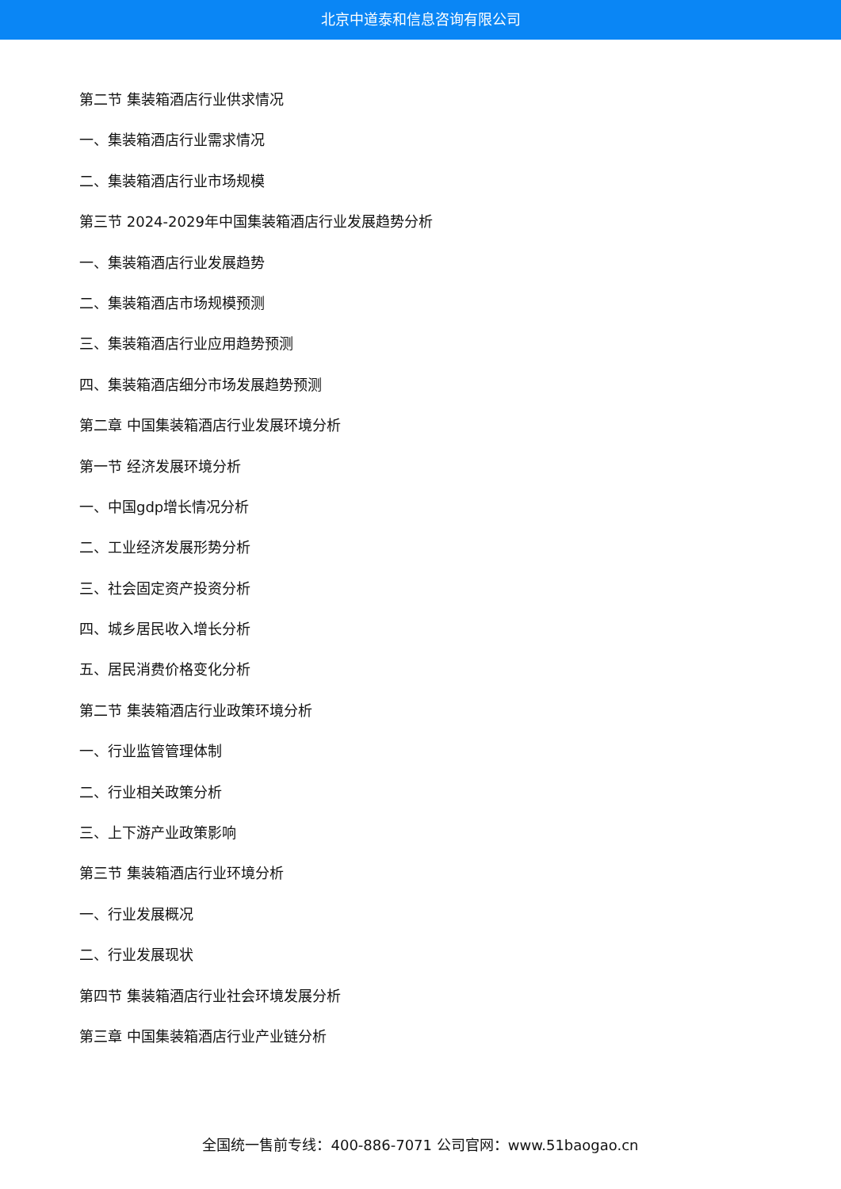北京中道泰和信息咨询有限公司
第二节 集装箱酒店行业供求情况
一、集装箱酒店行业需求情况
二、集装箱酒店行业市场规模
第三节 2024-2029年中国集装箱酒店行业发展趋势分析
一、集装箱酒店行业发展趋势
二、集装箱酒店市场规模预测
三、集装箱酒店行业应用趋势预测
四、集装箱酒店细分市场发展趋势预测
第二章 中国集装箱酒店行业发展环境分析
第一节 经济发展环境分析
一、中国gdp增长情况分析
二、工业经济发展形势分析
三、社会固定资产投资分析
四、城乡居民收入增长分析
五、居民消费价格变化分析
第二节 集装箱酒店行业政策环境分析
一、行业监管管理体制
二、行业相关政策分析
三、上下游产业政策影响
第三节 集装箱酒店行业环境分析
一、行业发展概况
二、行业发展现状
第四节 集装箱酒店行业社会环境发展分析
第三章 中国集装箱酒店行业产业链分析
全国统一售前专线：400-886-7071 公司官网：www.51baogao.cn